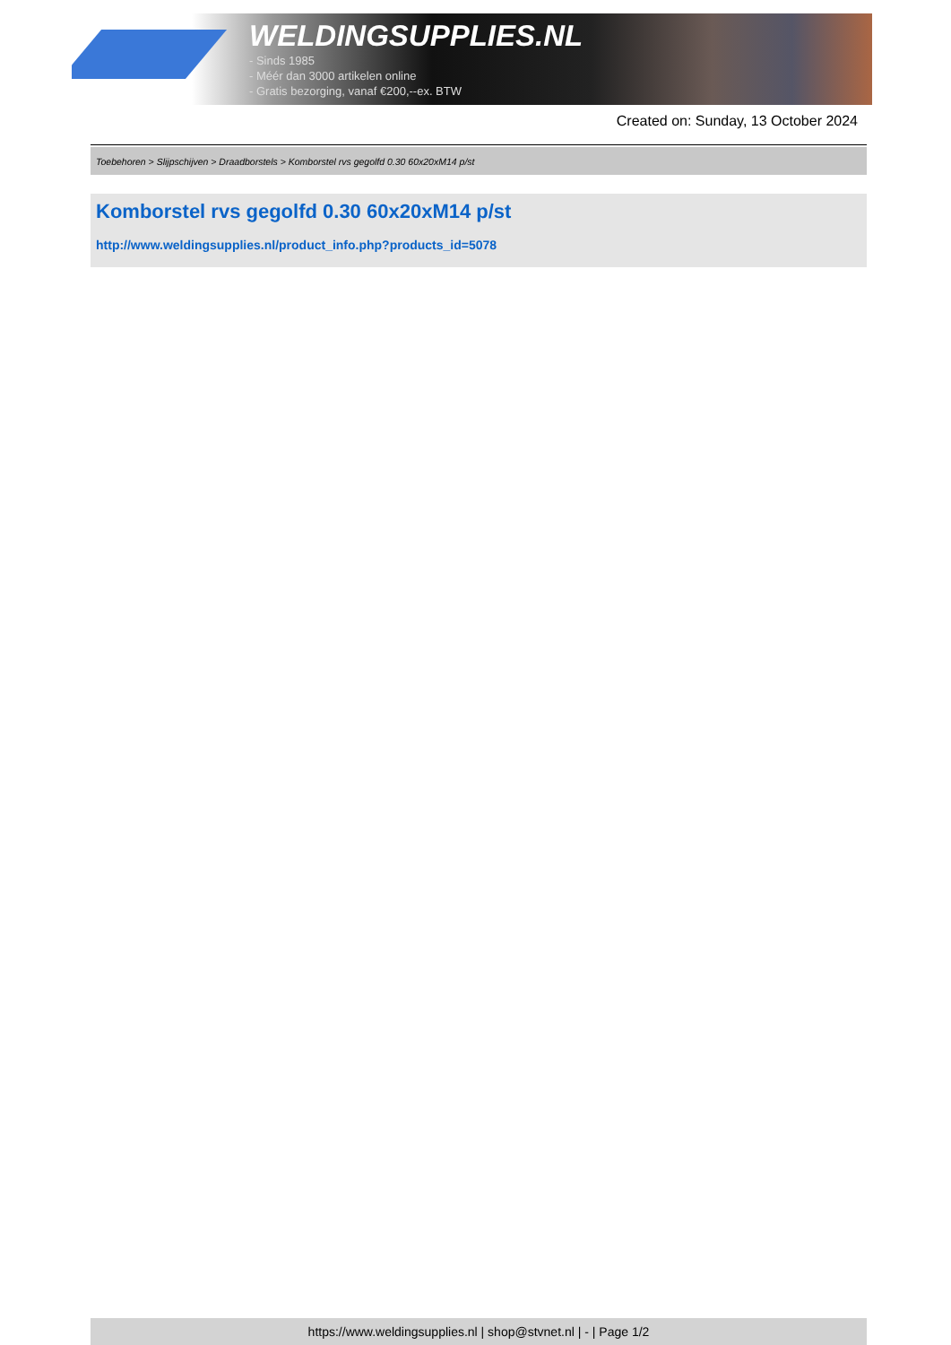WELDINGSUPPLIES.NL
- Sinds 1985
- Méér dan 3000 artikelen online
- Gratis bezorging, vanaf €200,--ex. BTW
Created on: Sunday, 13 October 2024
Toebehoren > Slijpschijven > Draadborstels > Komborstel rvs gegolfd 0.30 60x20xM14 p/st
Komborstel rvs gegolfd 0.30 60x20xM14 p/st
http://www.weldingsupplies.nl/product_info.php?products_id=5078
https://www.weldingsupplies.nl | shop@stvnet.nl | - | Page 1/2